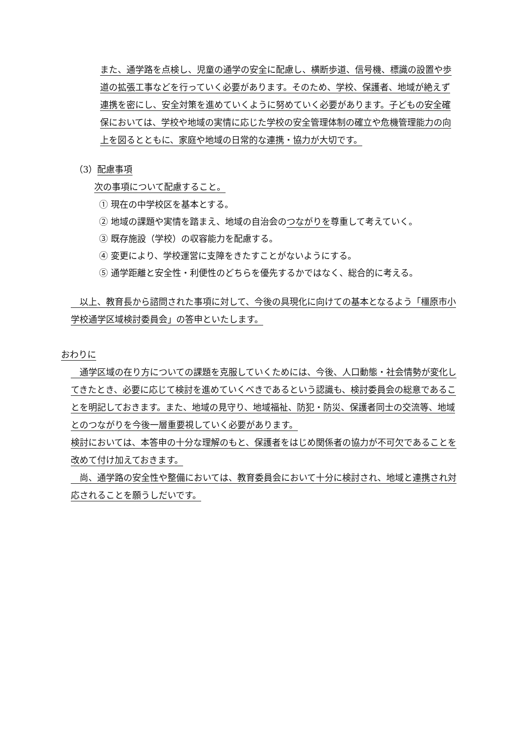また、通学路を点検し、児童の通学の安全に配慮し、横断歩道、信号機、標識の設置や歩道の拡張工事などを行っていく必要があります。そのため、学校、保護者、地域が絶えず連携を密にし、安全対策を進めていくように努めていく必要があります。子どもの安全確保においては、学校や地域の実情に応じた学校の安全管理体制の確立や危機管理能力の向上を図るとともに、家庭や地域の日常的な連携・協力が大切です。
（3）配慮事項
次の事項について配慮すること。
① 現在の中学校区を基本とする。
② 地域の課題や実情を踏まえ、地域の自治会のつながりを尊重して考えていく。
③ 既存施設（学校）の収容能力を配慮する。
④ 変更により、学校運営に支障をきたすことがないようにする。
⑤ 通学距離と安全性・利便性のどちらを優先するかではなく、総合的に考える。
　以上、教育長から諮問された事項に対して、今後の具現化に向けての基本となるよう「橿原市小学校通学区域検討委員会」の答申といたします。
おわりに
　通学区域の在り方についての課題を克服していくためには、今後、人口動態・社会情勢が変化してきたとき、必要に応じて検討を進めていくべきであるという認識も、検討委員会の総意であることを明記しておきます。また、地域の見守り、地域福祉、防犯・防災、保護者同士の交流等、地域とのつながりを今後一層重要視していく必要があります。
検討においては、本答申の十分な理解のもと、保護者をはじめ関係者の協力が不可欠であることを改めて付け加えておきます。
　尚、通学路の安全性や整備においては、教育委員会において十分に検討され、地域と連携され対応されることを願うしだいです。